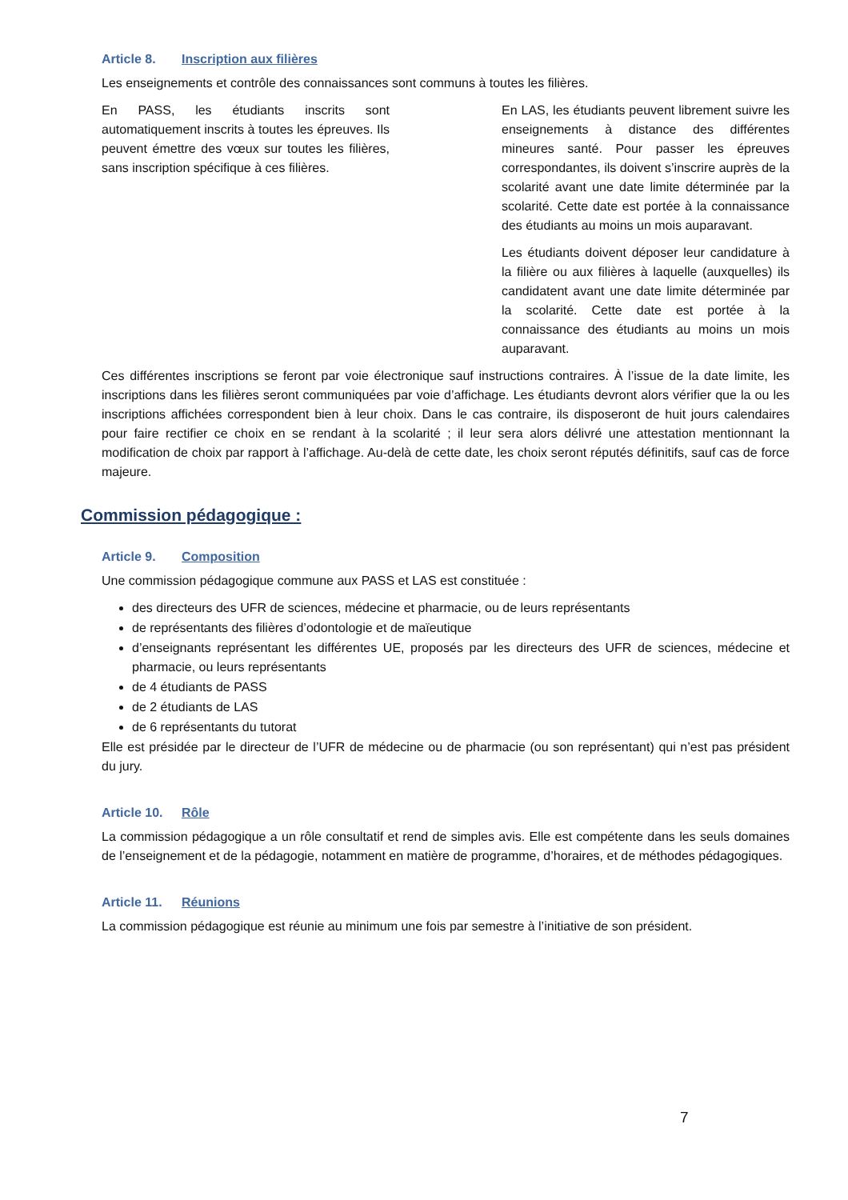Article 8. Inscription aux filières
Les enseignements et contrôle des connaissances sont communs à toutes les filières.
En PASS, les étudiants inscrits sont automatiquement inscrits à toutes les épreuves. Ils peuvent émettre des vœux sur toutes les filières, sans inscription spécifique à ces filières.
En LAS, les étudiants peuvent librement suivre les enseignements à distance des différentes mineures santé. Pour passer les épreuves correspondantes, ils doivent s’inscrire auprès de la scolarité avant une date limite déterminée par la scolarité. Cette date est portée à la connaissance des étudiants au moins un mois auparavant.
Les étudiants doivent déposer leur candidature à la filière ou aux filières à laquelle (auxquelles) ils candidatent avant une date limite déterminée par la scolarité. Cette date est portée à la connaissance des étudiants au moins un mois auparavant.
Ces différentes inscriptions se feront par voie électronique sauf instructions contraires. À l’issue de la date limite, les inscriptions dans les filières seront communiquées par voie d’affichage. Les étudiants devront alors vérifier que la ou les inscriptions affichées correspondent bien à leur choix. Dans le cas contraire, ils disposeront de huit jours calendaires pour faire rectifier ce choix en se rendant à la scolarité ; il leur sera alors délivré une attestation mentionnant la modification de choix par rapport à l’affichage. Au-delà de cette date, les choix seront réputés définitifs, sauf cas de force majeure.
Commission pédagogique :
Article 9. Composition
Une commission pédagogique commune aux PASS et LAS est constituée :
des directeurs des UFR de sciences, médecine et pharmacie, ou de leurs représentants
de représentants des filières d’odontologie et de maïeutique
d’enseignants représentant les différentes UE, proposés par les directeurs des UFR de sciences, médecine et pharmacie, ou leurs représentants
de 4 étudiants de PASS
de 2 étudiants de LAS
de 6 représentants du tutorat
Elle est présidée par le directeur de l’UFR de médecine ou de pharmacie (ou son représentant) qui n’est pas président du jury.
Article 10. Rôle
La commission pédagogique a un rôle consultatif et rend de simples avis. Elle est compétente dans les seuls domaines de l’enseignement et de la pédagogie, notamment en matière de programme, d’horaires, et de méthodes pédagogiques.
Article 11. Réunions
La commission pédagogique est réunie au minimum une fois par semestre à l’initiative de son président.
7